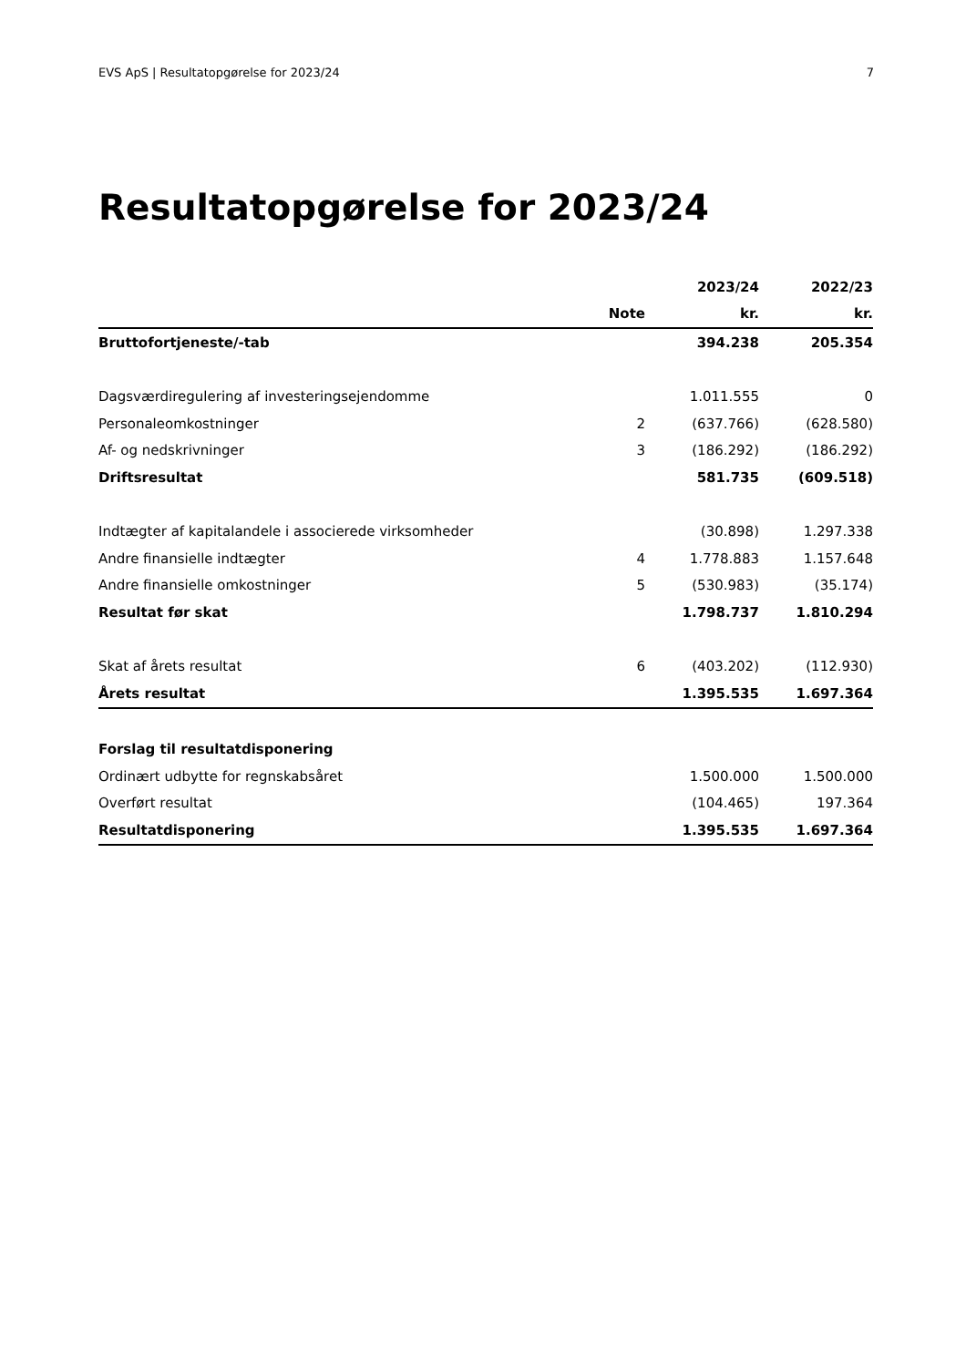EVS ApS | Resultatopgørelse for 2023/24 7
Resultatopgørelse for 2023/24
| | | 2023/24 | 2022/23 |
| --- | --- | --- | --- |
| | Note | kr. | kr. |
| Bruttofortjeneste/-tab | | 394.238 | 205.354 |
| Dagsværdiregulering af investeringsejendomme | | 1.011.555 | 0 |
| Personaleomkostninger | 2 | (637.766) | (628.580) |
| Af- og nedskrivninger | 3 | (186.292) | (186.292) |
| Driftsresultat | | 581.735 | (609.518) |
| Indtægter af kapitalandele i associerede virksomheder | | (30.898) | 1.297.338 |
| Andre finansielle indtægter | 4 | 1.778.883 | 1.157.648 |
| Andre finansielle omkostninger | 5 | (530.983) | (35.174) |
| Resultat før skat | | 1.798.737 | 1.810.294 |
| Skat af årets resultat | 6 | (403.202) | (112.930) |
| Årets resultat | | 1.395.535 | 1.697.364 |
| Forslag til resultatdisponering | | | |
| Ordinært udbytte for regnskabsåret | | 1.500.000 | 1.500.000 |
| Overført resultat | | (104.465) | 197.364 |
| Resultatdisponering | | 1.395.535 | 1.697.364 |